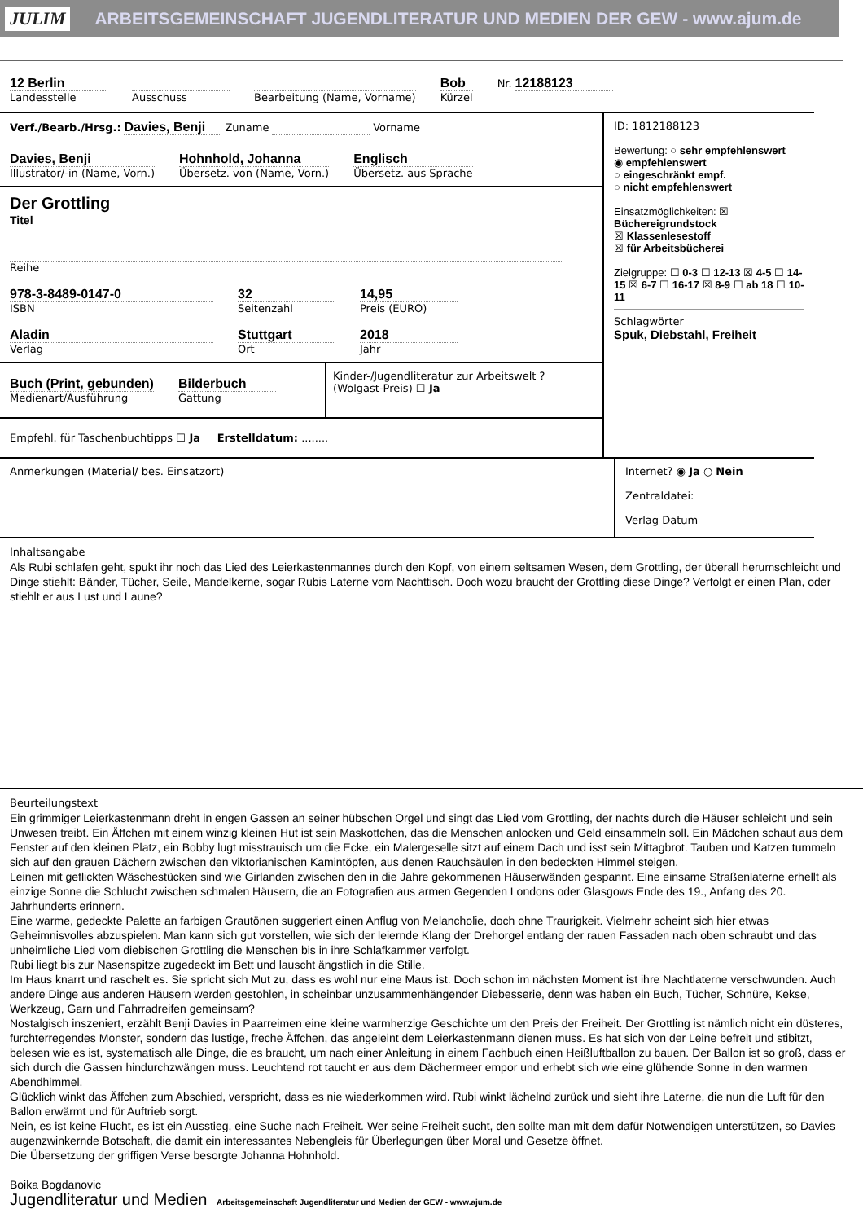JULIM ARBEITSGEMEINSCHAFT JUGENDLITERATUR UND MEDIEN DER GEW - www.ajum.de
12 Berlin
Landesstelle
Ausschuss Bearbeitung (Name, Vorname)
Bob
Kürzel
Nr. 12188123
Verf./Bearb./Hrsg.: Davies, Benji Zuname Vorname
Davies, Benji
Illustrator/-in (Name, Vorn.)
Hohnhold, Johanna
Übersetz. von (Name, Vorn.)
Englisch
Übersetz. aus Sprache
Der Grottling
Titel
Reihe
978-3-8489-0147-0
ISBN
32
Seitenzahl
14,95
Preis (EURO)
Aladin
Verlag
Stuttgart
Ort
2018
Jahr
Buch (Print, gebunden)
Medienart/Ausführung
Bilderbuch
Gattung
Kinder-/Jugendliteratur zur Arbeitswelt ? (Wolgast-Preis) ☐ Ja
Empfehl. für Taschenbuchtipps ☐ Ja Erstelldatum: ........
ID: 1812188123
Bewertung: ○ sehr empfehlenswert
◉ empfehlenswert
○ eingeschränkt empf.
○ nicht empfehlenswert
Einsatzmöglichkeiten: ☒ Büchereigrundstock
☒ Klassenlesestoff
☒ für Arbeitsbücherei
Zielgruppe: ☐ 0-3 ☐ 12-13 ☒ 4-5 ☐ 14-15 ☒ 6-7 ☐ 16-17 ☒ 8-9 ☐ ab 18 ☐ 10-11
Schlagwörter
Spuk, Diebstahl, Freiheit
Anmerkungen (Material/ bes. Einsatzort)
Internet? ◉ Ja ○ Nein
Zentraldatei:
Verlag Datum
Inhaltsangabe
Als Rubi schlafen geht, spukt ihr noch das Lied des Leierkastenmannes durch den Kopf, von einem seltsamen Wesen, dem Grottling, der überall herumschleicht und Dinge stiehlt: Bänder, Tücher, Seile, Mandelkerne, sogar Rubis Laterne vom Nachttisch. Doch wozu braucht der Grottling diese Dinge? Verfolgt er einen Plan, oder stiehlt er aus Lust und Laune?
Beurteilungstext
Ein grimmiger Leierkastenmann dreht in engen Gassen an seiner hübschen Orgel und singt das Lied vom Grottling, der nachts durch die Häuser schleicht und sein Unwesen treibt. Ein Äffchen mit einem winzig kleinen Hut ist sein Maskottchen, das die Menschen anlocken und Geld einsammeln soll. Ein Mädchen schaut aus dem Fenster auf den kleinen Platz, ein Bobby lugt misstrauisch um die Ecke, ein Malergeselle sitzt auf einem Dach und isst sein Mittagbrot. Tauben und Katzen tummeln sich auf den grauen Dächern zwischen den viktorianischen Kamintöpfen, aus denen Rauchsäulen in den bedeckten Himmel steigen.
Leinen mit geflickten Wäschestücken sind wie Girlanden zwischen den in die Jahre gekommenen Häuserwänden gespannt. Eine einsame Straßenlaterne erhellt als einzige Sonne die Schlucht zwischen schmalen Häusern, die an Fotografien aus armen Gegenden Londons oder Glasgows Ende des 19., Anfang des 20. Jahrhunderts erinnern.
Eine warme, gedeckte Palette an farbigen Grautönen suggeriert einen Anflug von Melancholie, doch ohne Traurigkeit. Vielmehr scheint sich hier etwas Geheimnisvolles abzuspielen. Man kann sich gut vorstellen, wie sich der leiernde Klang der Drehorgel entlang der rauen Fassaden nach oben schraubt und das unheimliche Lied vom diebischen Grottling die Menschen bis in ihre Schlafkammer verfolgt.
Rubi liegt bis zur Nasenspitze zugedeckt im Bett und lauscht ängstlich in die Stille.
Im Haus knarrt und raschelt es. Sie spricht sich Mut zu, dass es wohl nur eine Maus ist. Doch schon im nächsten Moment ist ihre Nachtlaterne verschwunden. Auch andere Dinge aus anderen Häusern werden gestohlen, in scheinbar unzusammenhängender Diebesserie, denn was haben ein Buch, Tücher, Schnüre, Kekse, Werkzeug, Garn und Fahrradreifen gemeinsam?
Nostalgisch inszeniert, erzählt Benji Davies in Paarreimen eine kleine warmherzige Geschichte um den Preis der Freiheit. Der Grottling ist nämlich nicht ein düsteres, furchterregendes Monster, sondern das lustige, freche Äffchen, das angeleint dem Leierkastenmann dienen muss. Es hat sich von der Leine befreit und stibitzt, belesen wie es ist, systematisch alle Dinge, die es braucht, um nach einer Anleitung in einem Fachbuch einen Heißluftballon zu bauen. Der Ballon ist so groß, dass er sich durch die Gassen hindurchzwängen muss. Leuchtend rot taucht er aus dem Dächermeer empor und erhebt sich wie eine glühende Sonne in den warmen Abendhimmel.
Glücklich winkt das Äffchen zum Abschied, verspricht, dass es nie wiederkommen wird. Rubi winkt lächelnd zurück und sieht ihre Laterne, die nun die Luft für den Ballon erwärmt und für Auftrieb sorgt.
Nein, es ist keine Flucht, es ist ein Ausstieg, eine Suche nach Freiheit. Wer seine Freiheit sucht, den sollte man mit dem dafür Notwendigen unterstützen, so Davies augenzwinkernde Botschaft, die damit ein interessantes Nebengleis für Überlegungen über Moral und Gesetze öffnet.
Die Übersetzung der griffigen Verse besorgte Johanna Hohnhold.
Boika Bogdanovic
Jugendliteratur und Medien Arbeitsgemeinschaft Jugendliteratur und Medien der GEW - www.ajum.de